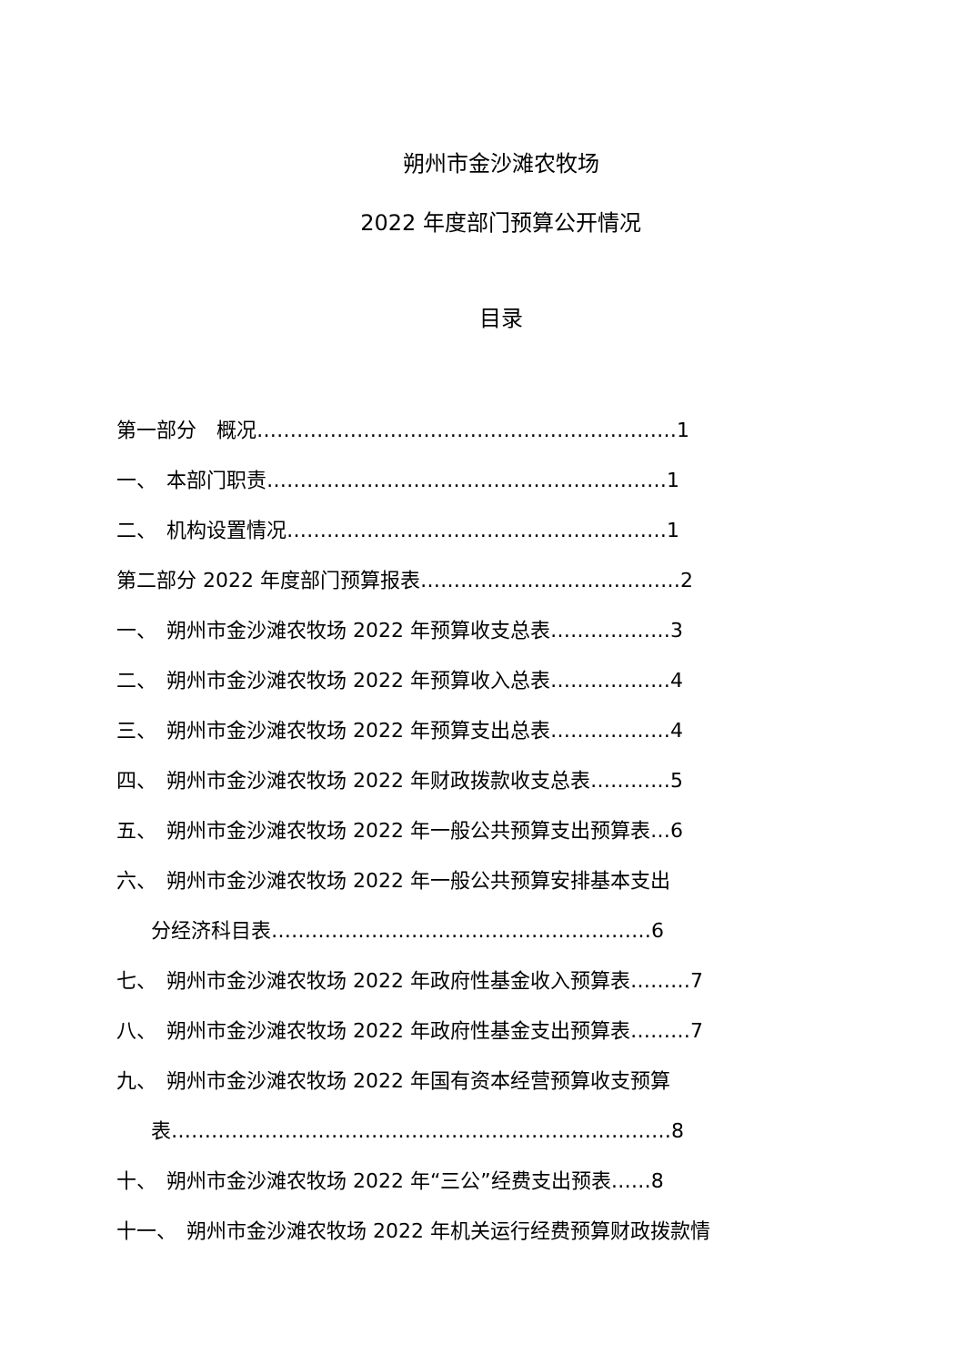朔州市金沙滩农牧场
2022 年度部门预算公开情况
目录
第一部分　概况………………………………………………………1
一、　本部门职责……………………………………………………1
二、　机构设置情况…………………………………………………1
第二部分 2022 年度部门预算报表…………………………………2
一、　朔州市金沙滩农牧场 2022 年预算收支总表………………3
二、　朔州市金沙滩农牧场 2022 年预算收入总表………………4
三、　朔州市金沙滩农牧场 2022 年预算支出总表………………4
四、　朔州市金沙滩农牧场 2022 年财政拨款收支总表…………5
五、　朔州市金沙滩农牧场 2022 年一般公共预算支出预算表…6
六、　朔州市金沙滩农牧场 2022 年一般公共预算安排基本支出
分经济科目表…………………………………………………6
七、　朔州市金沙滩农牧场 2022 年政府性基金收入预算表………7
八、　朔州市金沙滩农牧场 2022 年政府性基金支出预算表………7
九、　朔州市金沙滩农牧场 2022 年国有资本经营预算收支预算
表…………………………………………………………………8
十、　朔州市金沙滩农牧场 2022 年“三公”经费支出预表……8
十一、　朔州市金沙滩农牧场 2022 年机关运行经费预算财政拨款情